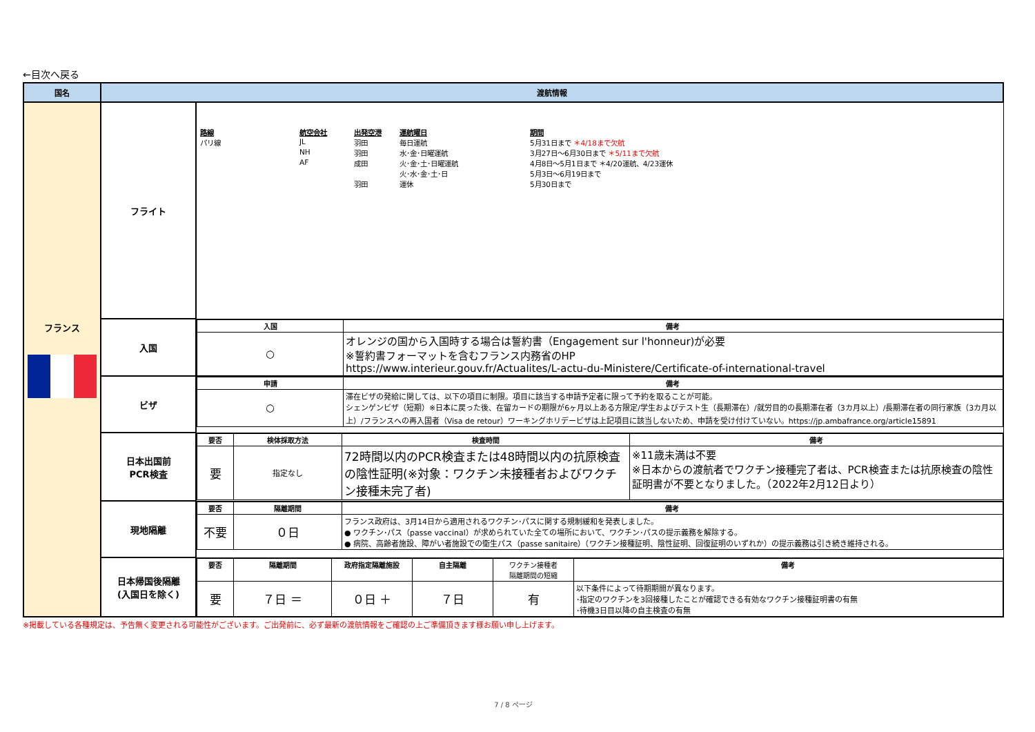←目次へ戻る
| 国名 | 渡航情報 | |
| --- | --- | --- |
| フランス | フライト | / 路線 / 航空会社 / 出発空港 / 運航曜日 / 期間 / / パリ線 / JL / 羽田 / 毎日運航 / 5月31日まで ＊4/18まで欠航 / / / NH / 羽田 / 水･金･日曜運航 / 3月27日～6月30日まで ＊5/11まで欠航 / / / AF / 成田 / 火･金･土･日曜運航 / 4月8日～5月1日まで ＊4/20運航、4/23運休 / / / / / 火･水･金･土･日 / 5月3日～6月19日まで / / / / 羽田 / 運休 / 5月30日まで / |
| | 入国 | / 入国 / 備考 / / ○ / オレンジの国から入国時する場合は誓約書（Engagement sur l'honneur)が必要 ※誓約書フォーマットを含むフランス内務省のHP https://www.interieur.gouv.fr/Actualites/L-actu-du-Ministere/Certificate-of-international-travel / |
| | ビザ | / 申請 / 備考 / / ○ / 滞在ビザの発給に関しては、以下の項目に制限。項目に該当する申請予定者に限って予約を取ることが可能。 シェンゲンビザ（短期）※日本に戻った後、在留カードの期限が6ヶ月以上ある方限定/学生およびテスト生（長期滞在）/就労目的の長期滞在者（3カ月以上）/長期滞在者の同行家族（3カ月以上）/フランスへの再入国者（Visa de retour）ワーキングホリデービザは上記項目に該当しないため、申請を受け付けていない。https://jp.ambafrance.org/article15891 / |
| | 日本出国前 PCR検査 | / 要否 / 検体採取方法 / 検査時間 / 備考 / / 要 / 指定なし / 72時間以内のPCR検査または48時間以内の抗原検査の陰性証明(※対象：ワクチン未接種者およびワクチン接種未完了者) / ※11歳未満は不要 ※日本からの渡航者でワクチン接種完了者は、PCR検査または抗原検査の陰性証明書が不要となりました。（2022年2月12日より） / |
| | 現地隔離 | / 要否 / 隔離期間 / 備考 / / 不要 / ０日 / フランス政府は、3月14日から適用されるワクチン･パスに関する規制緩和を発表しました。 ● ワクチン･パス（passe vaccinal）が求められていた全ての場所において、ワクチン･パスの提示義務を解除する。 ● 病院、高齢者施設、障がい者施設での衛生パス（passe sanitaire）（ワクチン接種証明、陰性証明、回復証明のいずれか）の提示義務は引き続き維持される。 / |
| | 日本帰国後隔離 (入国日を除く) | / 要否 / 隔離期間 / 政府指定隔離施設 / 自主隔離 / ワクチン接種者 隔離期間の短縮 / 備考 / / 要 / ７日 ＝ / ０日 ＋ / ７日 / 有 / 以下条件によって待期期間が異なります。 ･指定のワクチンを3回接種したことが確認できる有効なワクチン接種証明書の有無 ･待機3日目以降の自主検査の有無 / |
※掲載している各種規定は、予告無く変更される可能性がございます。ご出発前に、必ず最新の渡航情報をご確認の上ご準備頂きます様お願い申し上げます。
7 / 8 ページ